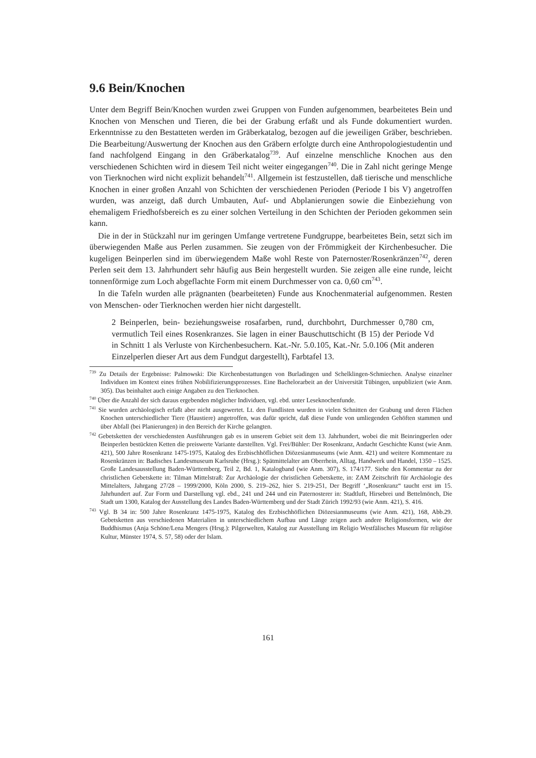9.6 Bein/Knochen
Unter dem Begriff Bein/Knochen wurden zwei Gruppen von Funden aufgenommen, bearbeitetes Bein und Knochen von Menschen und Tieren, die bei der Grabung erfaßt und als Funde dokumentiert wurden. Erkenntnisse zu den Bestatteten werden im Gräberkatalog, bezogen auf die jeweiligen Gräber, beschrieben. Die Bearbeitung/Auswertung der Knochen aus den Gräbern erfolgte durch eine Anthropologiestudentin und fand nachfolgend Eingang in den Gräberkatalog<sup>739</sup>. Auf einzelne menschliche Knochen aus den verschiedenen Schichten wird in diesem Teil nicht weiter eingegangen<sup>740</sup>. Die in Zahl nicht geringe Menge von Tierknochen wird nicht explizit behandelt<sup>741</sup>. Allgemein ist festzustellen, daß tierische und menschliche Knochen in einer großen Anzahl von Schichten der verschiedenen Perioden (Periode I bis V) angetroffen wurden, was anzeigt, daß durch Umbauten, Auf- und Abplanierungen sowie die Einbeziehung von ehemaligem Friedhofsbereich es zu einer solchen Verteilung in den Schichten der Perioden gekommen sein kann.
Die in der in Stückzahl nur im geringen Umfange vertretene Fundgruppe, bearbeitetes Bein, setzt sich im überwiegenden Maße aus Perlen zusammen. Sie zeugen von der Frömmigkeit der Kirchenbesucher. Die kugeligen Beinperlen sind im überwiegendem Maße wohl Reste von Paternoster/Rosenkränzen<sup>742</sup>, deren Perlen seit dem 13. Jahrhundert sehr häufig aus Bein hergestellt wurden. Sie zeigen alle eine runde, leicht tonnenförmige zum Loch abgeflachte Form mit einem Durchmesser von ca. 0,60 cm<sup>743</sup>.
In die Tafeln wurden alle prägnanten (bearbeiteten) Funde aus Knochenmaterial aufgenommen. Resten von Menschen- oder Tierknochen werden hier nicht dargestellt.
2 Beinperlen, bein- beziehungsweise rosafarben, rund, durchbohrt, Durchmesser 0,780 cm, vermutlich Teil eines Rosenkranzes. Sie lagen in einer Bauschuttschicht (B 15) der Periode Vd in Schnitt 1 als Verluste von Kirchenbesuchern. Kat.-Nr. 5.0.105, Kat.-Nr. 5.0.106 (Mit anderen Einzelperlen dieser Art aus dem Fundgut dargestellt), Farbtafel 13.
<sup>739</sup> Zu Details der Ergebnisse: Palmowski: Die Kirchenbestattungen von Burladingen und Schelklingen-Schmiechen. Analyse einzelner Individuen im Kontext eines frühen Nobilifizierungsprozesses. Eine Bachelorarbeit an der Universität Tübingen, unpubliziert (wie Anm. 305). Das beinhaltet auch einige Angaben zu den Tierknochen.
<sup>740</sup> Über die Anzahl der sich daraus ergebenden möglicher Individuen, vgl. ebd. unter Leseknochenfunde.
<sup>741</sup> Sie wurden archäologisch erfaßt aber nicht ausgewertet. Lt. den Fundlisten wurden in vielen Schnitten der Grabung und deren Flächen Knochen unterschiedlicher Tiere (Haustiere) angetroffen, was dafür spricht, daß diese Funde von umliegenden Gehöften stammen und über Abfall (bei Planierungen) in den Bereich der Kirche gelangten.
<sup>742</sup> Gebetsketten der verschiedensten Ausführungen gab es in unserem Gebiet seit dem 13. Jahrhundert, wobei die mit Beinringperlen oder Beinperlen bestückten Ketten die preiswerte Variante darstellten. Vgl. Frei/Bühler: Der Rosenkranz, Andacht Geschichte Kunst (wie Anm. 421), 500 Jahre Rosenkranz 1475-1975, Katalog des Erzbischhöflichen Diözesianmuseums (wie Anm. 421) und weitere Kommentare zu Rosenkränzen in: Badisches Landesmuseum Karlsruhe (Hrsg.): Spätmittelalter am Oberrhein, Alltag, Handwerk und Handel, 1350 – 1525. Große Landesausstellung Baden-Württemberg, Teil 2, Bd. 1, Katalogband (wie Anm. 307), S. 174/177. Siehe den Kommentar zu der christlichen Gebetskette in: Tilman Mittelstraß: Zur Archäologie der christlichen Gebetskette, in: ZAM Zeitschrift für Archäologie des Mittelalters, Jahrgang 27/28 – 1999/2000, Köln 2000, S. 219–262, hier S. 219-251, Der Begriff ‘„Rosenkranz“ taucht erst im 15. Jahrhundert auf. Zur Form und Darstellung vgl. ebd., 241 und 244 und ein Paternosterer in: Stadtluft, Hirsebrei und Bettelmönch, Die Stadt um 1300, Katalog der Ausstellung des Landes Baden-Württemberg und der Stadt Zürich 1992/93 (wie Anm. 421), S. 416.
<sup>743</sup> Vgl. B 34 in: 500 Jahre Rosenkranz 1475-1975, Katalog des Erzbischhöflichen Diözesianmuseums (wie Anm. 421), 168, Abb.29. Gebetsketten aus verschiedenen Materialien in unterschiedlichem Aufbau und Länge zeigen auch andere Religionsformen, wie der Buddhismus (Anja Schöne/Lena Mengers (Hrsg.): Pilgerwelten, Katalog zur Ausstellung im Religio Westfälisches Museum für religiöse Kultur, Münster 1974, S. 57, 58) oder der Islam.
161